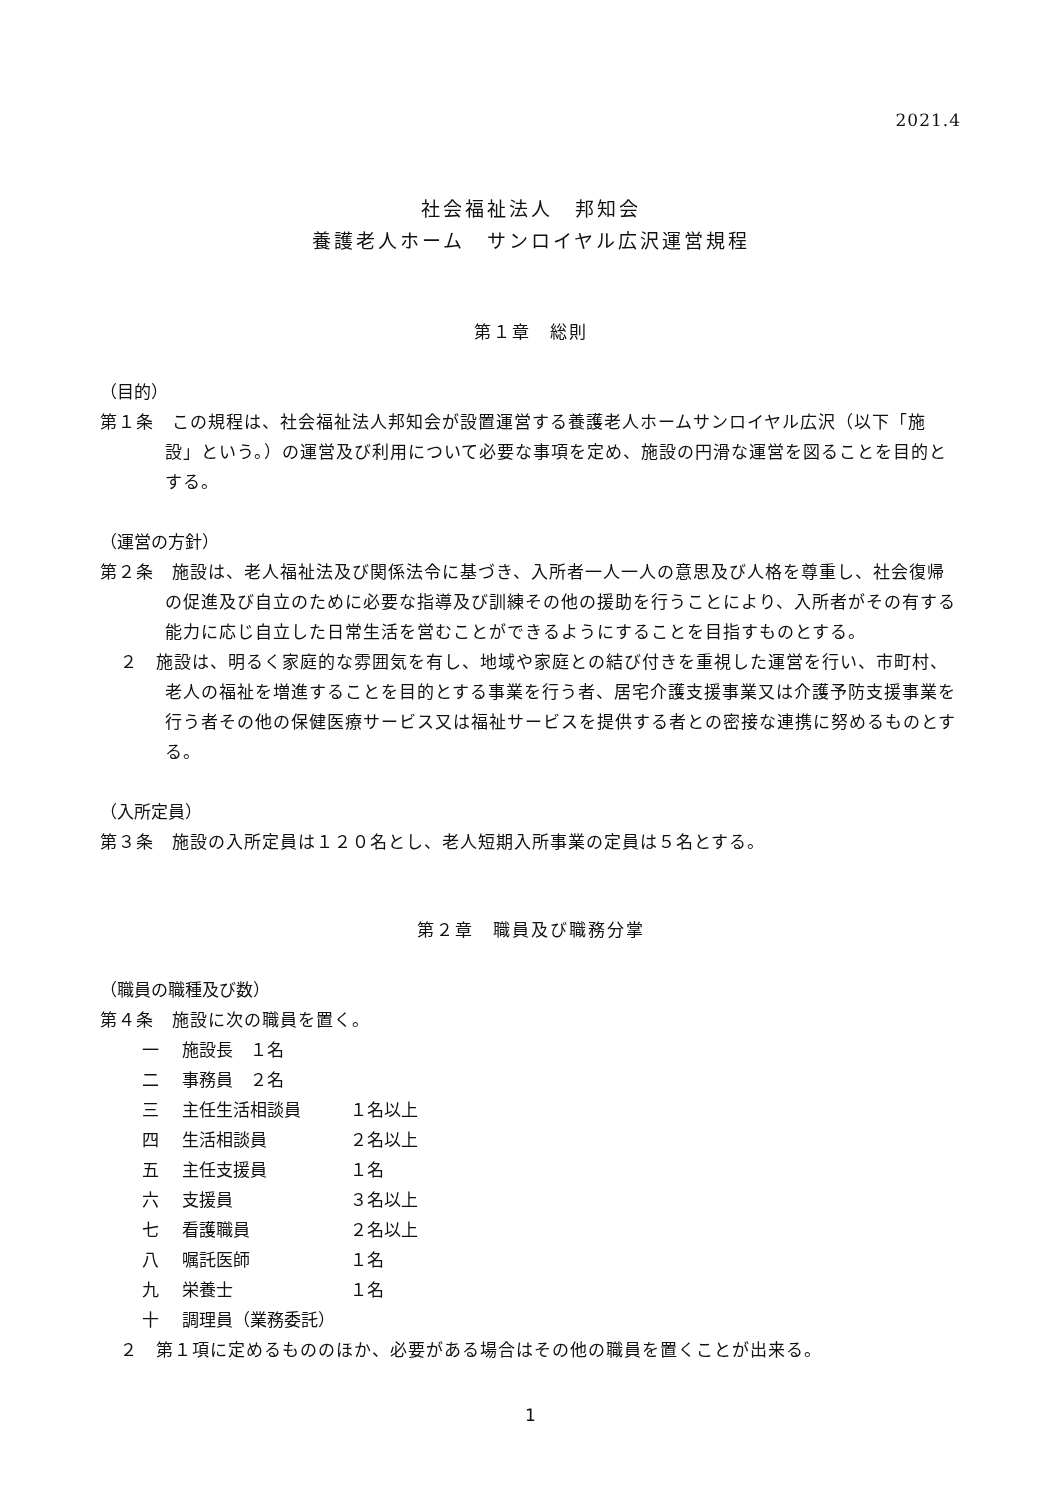2021.4
社会福祉法人　邦知会
養護老人ホーム　サンロイヤル広沢運営規程
第１章　総則
（目的）
第１条　この規程は、社会福祉法人邦知会が設置運営する養護老人ホームサンロイヤル広沢（以下「施設」という。）の運営及び利用について必要な事項を定め、施設の円滑な運営を図ることを目的とする。
（運営の方針）
第２条　施設は、老人福祉法及び関係法令に基づき、入所者一人一人の意思及び人格を尊重し、社会復帰の促進及び自立のために必要な指導及び訓練その他の援助を行うことにより、入所者がその有する能力に応じ自立した日常生活を営むことができるようにすることを目指すものとする。
２　施設は、明るく家庭的な雰囲気を有し、地域や家庭との結び付きを重視した運営を行い、市町村、老人の福祉を増進することを目的とする事業を行う者、居宅介護支援事業又は介護予防支援事業を行う者その他の保健医療サービス又は福祉サービスを提供する者との密接な連携に努めるものとする。
（入所定員）
第３条　施設の入所定員は１２０名とし、老人短期入所事業の定員は５名とする。
第２章　職員及び職務分掌
（職員の職種及び数）
第４条　施設に次の職員を置く。
一 施設長　１名
二 事務員　２名
三 主任生活相談員 １名以上
四 生活相談員 ２名以上
五 主任支援員 １名
六 支援員 ３名以上
七 看護職員 ２名以上
八 嘱託医師 １名
九 栄養士 １名
十 調理員（業務委託）
２　第１項に定めるもののほか、必要がある場合はその他の職員を置くことが出来る。
1